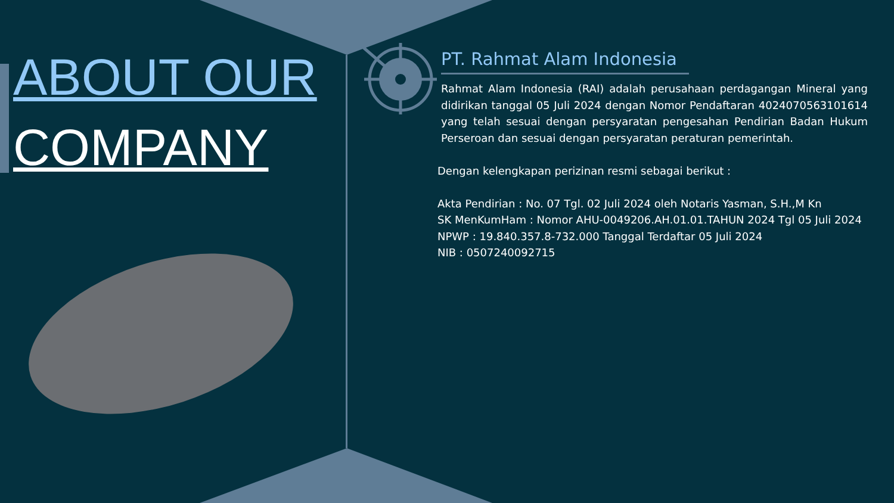ABOUT OUR
COMPANY
PT. Rahmat Alam Indonesia
Rahmat Alam Indonesia (RAI) adalah perusahaan perdagangan Mineral yang didirikan tanggal 05 Juli 2024 dengan Nomor Pendaftaran 4024070563101614 yang telah sesuai dengan persyaratan pengesahan Pendirian Badan Hukum Perseroan dan sesuai dengan persyaratan peraturan pemerintah.
Dengan kelengkapan perizinan resmi sebagai berikut :
Akta Pendirian : No. 07 Tgl. 02 Juli 2024 oleh Notaris Yasman, S.H.,M Kn
SK MenKumHam : Nomor AHU-0049206.AH.01.01.TAHUN 2024 Tgl 05 Juli 2024
NPWP : 19.840.357.8-732.000 Tanggal Terdaftar 05 Juli 2024
NIB : 0507240092715